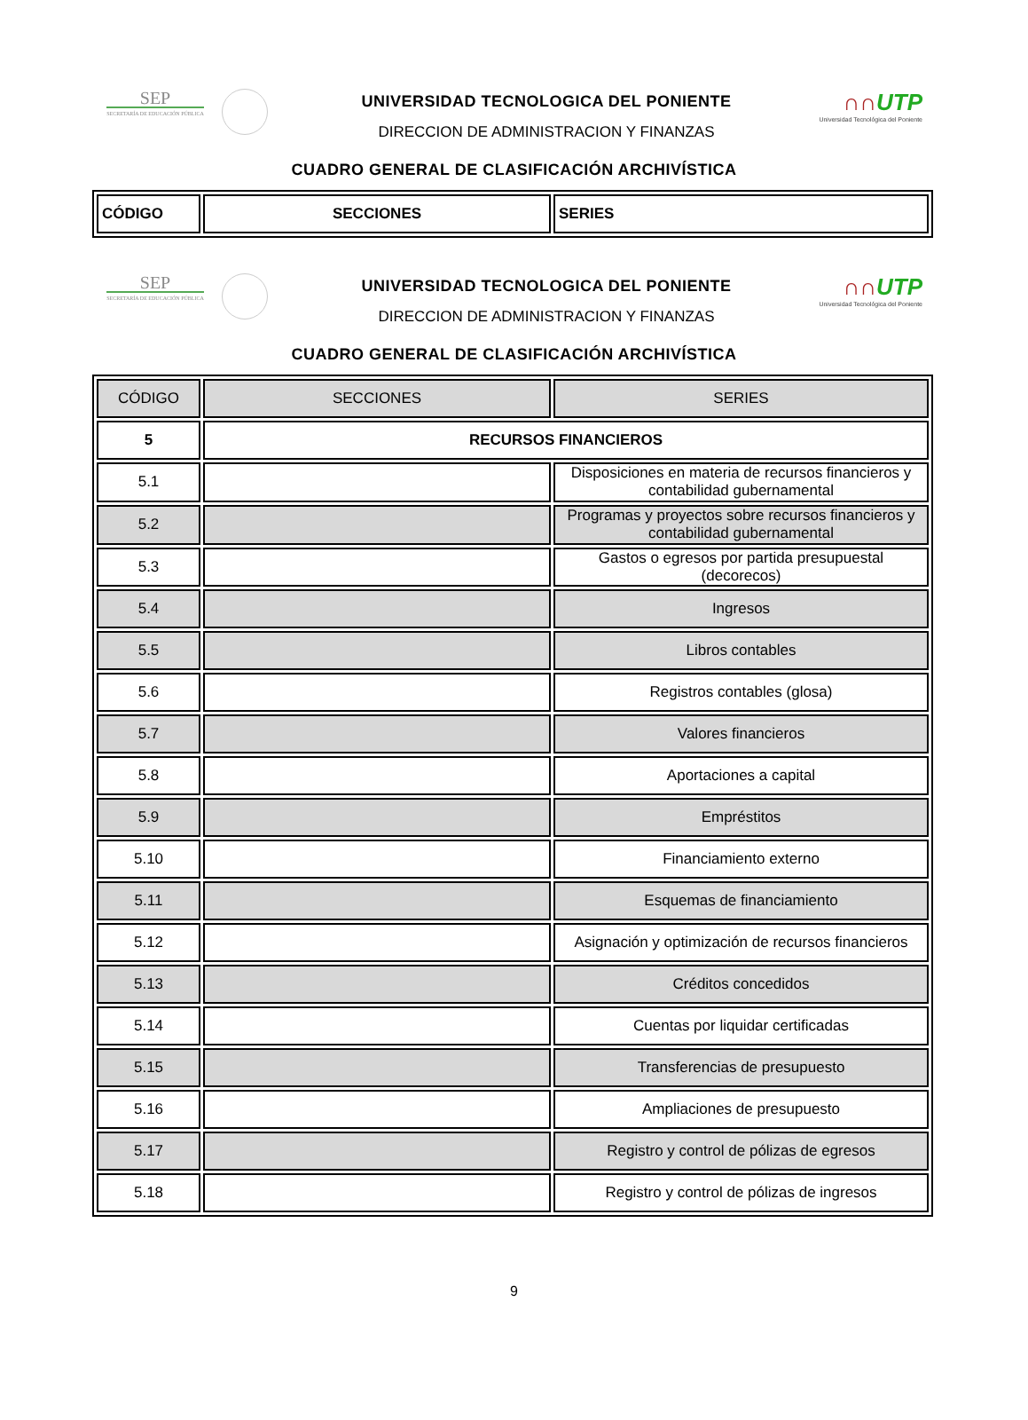SEP
SECRETARÍA DE EDUCACIÓN PÚBLICA
UNIVERSIDAD TECNOLOGICA DEL PONIENTE
DIRECCION DE ADMINISTRACION Y FINANZAS
∩∩UTP
Universidad Tecnológica del Poniente
CUADRO GENERAL DE CLASIFICACIÓN ARCHIVÍSTICA
| CÓDIGO | SECCIONES | SERIES |
| --- | --- | --- |
SEP
SECRETARÍA DE EDUCACIÓN PÚBLICA
UNIVERSIDAD TECNOLOGICA DEL PONIENTE
DIRECCION DE ADMINISTRACION Y FINANZAS
∩∩UTP
Universidad Tecnológica del Poniente
CUADRO GENERAL DE CLASIFICACIÓN ARCHIVÍSTICA
| CÓDIGO | SECCIONES | SERIES |
| 5 | RECURSOS FINANCIEROS | |
| 5.1 | | Disposiciones en materia de recursos financieros y contabilidad gubernamental |
| 5.2 | | Programas y proyectos sobre recursos financieros y contabilidad gubernamental |
| 5.3 | | Gastos o egresos por partida presupuestal (decorecos) |
| 5.4 | | Ingresos |
| 5.5 | | Libros contables |
| 5.6 | | Registros contables (glosa) |
| 5.7 | | Valores financieros |
| 5.8 | | Aportaciones a capital |
| 5.9 | | Empréstitos |
| 5.10 | | Financiamiento externo |
| 5.11 | | Esquemas de financiamiento |
| 5.12 | | Asignación y optimización de recursos financieros |
| 5.13 | | Créditos concedidos |
| 5.14 | | Cuentas por liquidar certificadas |
| 5.15 | | Transferencias de presupuesto |
| 5.16 | | Ampliaciones de presupuesto |
| 5.17 | | Registro y control de pólizas de egresos |
| 5.18 | | Registro y control de pólizas de ingresos |
9